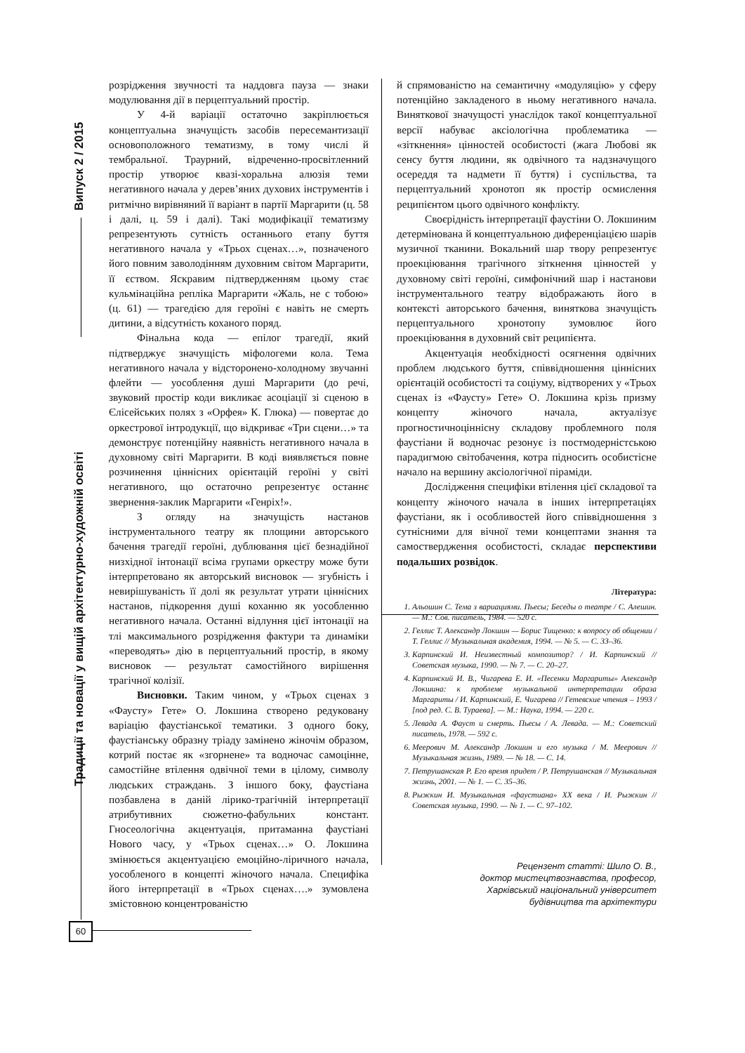Випуск 2 / 2015
Традиції та новації у вищій архітектурно-художній освіті
розрідження звучності та наддовга пауза — знаки модулювання дії в перцептуальний простір.
У 4-й варіації остаточно закріплюється концептуальна значущість засобів пересемантизації основоположного тематизму, в тому числі й тембральної. Траурний, відреченно-просвітленний простір утворює квазі-хоральна алюзія теми негативного начала у дерев’яних духових інструментів і ритмічно вирівняний її варіант в партії Маргарити (ц. 58 і далі, ц. 59 і далі). Такі модифікації тематизму репрезентують сутність останнього етапу буття негативного начала у «Трьох сценах…», позначеного його повним заволодінням духовним світом Маргарити, її єством. Яскравим підтвердженням цьому стає кульмінаційна репліка Маргарити «Жаль, не с тобою» (ц. 61) — трагедією для героїні є навіть не смерть дитини, а відсутність коханого поряд.
Фінальна кода — епілог трагедії, який підтверджує значущість міфологеми кола. Тема негативного начала у відсторонено-холодному звучанні флейти — уособлення душі Маргарити (до речі, звуковий простір коди викликає асоціації зі сценою в Єлісейських полях з «Орфея» К. Глюка) — повертає до оркестрової інтродукції, що відкриває «Три сцени…» та демонструє потенційну наявність негативного начала в духовному світі Маргарити. В коді виявляється повне розчинення ціннісних орієнтацій героїні у світі негативного, що остаточно репрезентує останнє звернення-заклик Маргарити «Генріх!».
З огляду на значущість настанов інструментального театру як площини авторського бачення трагедії героїні, дублювання цієї безнадійної низхідної інтонації всіма групами оркестру може бути інтерпретовано як авторський висновок — згубність і невирішуваність її долі як результат утрати ціннісних настанов, підкорення душі коханню як уособленню негативного начала. Останні відлуння цієї інтонації на тлі максимального розрідження фактури та динаміки «переводять» дію в перцептуальний простір, в якому висновок — результат самостійного вирішення трагічної колізії.
Висновки. Таким чином, у «Трьох сценах з «Фаусту» Гете» О. Локшина створено редуковану варіацію фаустіанської тематики. З одного боку, фаустіанську образну тріаду замінено жіночім образом, котрий постає як «згорнене» та водночас самоцінне, самостійне втілення одвічної теми в цілому, символу людських страждань. З іншого боку, фаустіана позбавлена в даній лірико-трагічній інтерпретації атрибутивних сюжетно-фабульних констант. Гносеологічна акцентуація, притаманна фаустіані Нового часу, у «Трьох сценах…» О. Локшина змінюється акцентуацією емоційно-ліричного начала, уособленого в концепті жіночого начала. Специфіка його інтерпретації в «Трьох сценах….» зумовлена змістовною концентрованістю
й спрямованістю на семантичну «модуляцію» у сферу потенційно закладеного в ньому негативного начала. Виняткової значущості унаслідок такої концептуальної версії набуває аксіологічна проблематика — «зіткнення» цінностей особистості (жага Любові як сенсу буття людини, як одвічного та надзначущого осереддя та надмети її буття) і суспільства, та перцептуальний хронотоп як простір осмислення реципієнтом цього одвічного конфлікту.
Своєрідність інтерпретації фаустіни О. Локшиним детермінована й концептуальною диференціацією шарів музичної тканини. Вокальний шар твору репрезентує проекціювання трагічного зіткнення цінностей у духовному світі героїні, симфонічний шар і настанови інструментального театру відображають його в контексті авторського бачення, виняткова значущість перцептуального хронотопу зумовлює його проекціювання в духовний світ реципієнта.
Акцентуація необхідності осягнення одвічних проблем людського буття, співвідношення ціннісних орієнтацій особистості та соціуму, відтворених у «Трьох сценах із «Фаусту» Гете» О. Локшина крізь призму концепту жіночого начала, актуалізує прогностичноціннісну складову проблемного поля фаустіани й водночас резонує із постмодерністською парадигмою світобачення, котра підносить особистісне начало на вершину аксіологічної піраміди.
Дослідження специфіки втілення цієї складової та концепту жіночого начала в інших інтерпретаціях фаустіани, як і особливостей його співвідношення з сутнісними для вічної теми концептами знання та самоствердження особистості, складає перспективи подальших розвідок.
Література:
1. Альошин С. Тема з вариациями. Пьесы; Беседы о театре / С. Алешин. — М.: Сов. писатель, 1984. — 520 с.
2. Геллис Т. Александр Локшин — Борис Тищенко: к вопросу об общении / Т. Геллис // Музыкальная академия, 1994. — № 5. — С. 33–36.
3. Карпинский И. Неизвестный композитор? / И. Карпинский // Советская музыка, 1990. — № 7. — С. 20–27.
4. Карпинский И. В., Чигарева Е. И. «Песенки Маргариты» Александр Локшина: к проблеме музыкальной интерпретации образа Маргариты / И. Карпинский, Е. Чигарева // Гетевские чтения – 1993 / [под ред. С. В. Тураева]. — М.: Наука, 1994. — 220 с.
5. Левада А. Фауст и смерть. Пьесы / А. Левада. — М.: Советский писатель, 1978. — 592 с.
6. Меерович М. Александр Локшин и его музыка / М. Меерович // Музыкальная жизнь, 1989. — № 18. — С. 14.
7. Петрушанская Р. Его время придет / Р. Петрушанская // Музыкальная жизнь, 2001. — № 1. — С. 35–36.
8. Рыжкин И. Музыкальная «фаустиана» XX века / И. Рыжкин // Советская музыка, 1990. — № 1. — С. 97–102.
Рецензент статті: Шило О. В.,
доктор мистецтвознавства, професор,
Харківський національний університет
будівництва та архітектури
60